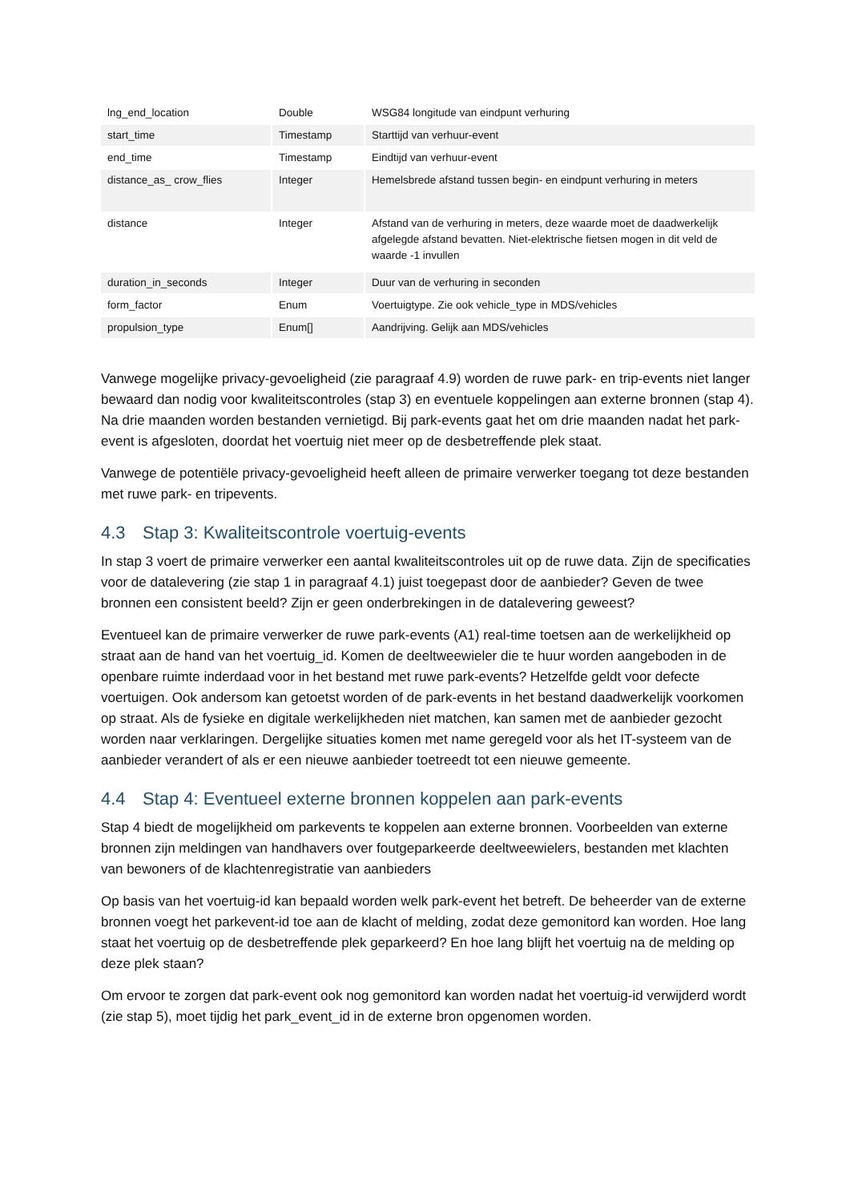| lng_end_location | Double | WSG84 longitude van eindpunt verhuring |
| start_time | Timestamp | Starttijd van verhuur-event |
| end_time | Timestamp | Eindtijd van verhuur-event |
| distance_as_ crow_flies | Integer | Hemelsbrede afstand tussen begin- en eindpunt verhuring in meters |
| distance | Integer | Afstand van de verhuring in meters, deze waarde moet de daadwerkelijk afgelegde afstand bevatten. Niet-elektrische fietsen mogen in dit veld de waarde -1 invullen |
| duration_in_seconds | Integer | Duur van de verhuring in seconden |
| form_factor | Enum | Voertuigtype. Zie ook vehicle_type in MDS/vehicles |
| propulsion_type | Enum[] | Aandrijving. Gelijk aan MDS/vehicles |
Vanwege mogelijke privacy-gevoeligheid (zie paragraaf 4.9) worden de ruwe park- en trip-events niet langer bewaard dan nodig voor kwaliteitscontroles (stap 3) en eventuele koppelingen aan externe bronnen (stap 4). Na drie maanden worden bestanden vernietigd. Bij park-events gaat het om drie maanden nadat het park-event is afgesloten, doordat het voertuig niet meer op de desbetreffende plek staat.
Vanwege de potentiële privacy-gevoeligheid heeft alleen de primaire verwerker toegang tot deze bestanden met ruwe park- en tripevents.
4.3 Stap 3: Kwaliteitscontrole voertuig-events
In stap 3 voert de primaire verwerker een aantal kwaliteitscontroles uit op de ruwe data. Zijn de specificaties voor de datalevering (zie stap 1 in paragraaf 4.1) juist toegepast door de aanbieder? Geven de twee bronnen een consistent beeld? Zijn er geen onderbrekingen in de datalevering geweest?
Eventueel kan de primaire verwerker de ruwe park-events (A1) real-time toetsen aan de werkelijkheid op straat aan de hand van het voertuig_id. Komen de deeltweewieler die te huur worden aangeboden in de openbare ruimte inderdaad voor in het bestand met ruwe park-events? Hetzelfde geldt voor defecte voertuigen. Ook andersom kan getoetst worden of de park-events in het bestand daadwerkelijk voorkomen op straat. Als de fysieke en digitale werkelijkheden niet matchen, kan samen met de aanbieder gezocht worden naar verklaringen. Dergelijke situaties komen met name geregeld voor als het IT-systeem van de aanbieder verandert of als er een nieuwe aanbieder toetreedt tot een nieuwe gemeente.
4.4 Stap 4: Eventueel externe bronnen koppelen aan park-events
Stap 4 biedt de mogelijkheid om parkevents te koppelen aan externe bronnen. Voorbeelden van externe bronnen zijn meldingen van handhavers over foutgeparkeerde deeltweewielers, bestanden met klachten van bewoners of de klachtenregistratie van aanbieders
Op basis van het voertuig-id kan bepaald worden welk park-event het betreft. De beheerder van de externe bronnen voegt het parkevent-id toe aan de klacht of melding, zodat deze gemonitord kan worden. Hoe lang staat het voertuig op de desbetreffende plek geparkeerd? En hoe lang blijft het voertuig na de melding op deze plek staan?
Om ervoor te zorgen dat park-event ook nog gemonitord kan worden nadat het voertuig-id verwijderd wordt (zie stap 5), moet tijdig het park_event_id in de externe bron opgenomen worden.